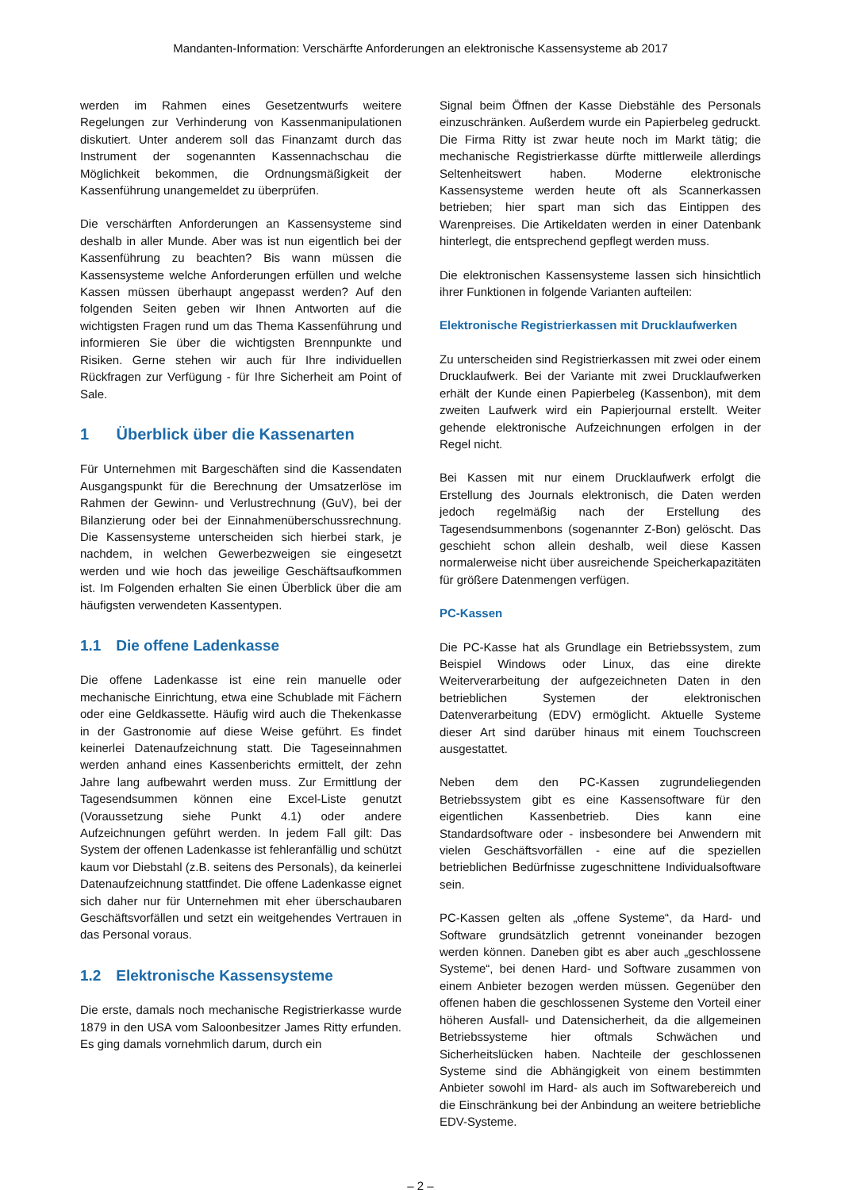Mandanten-Information: Verschärfte Anforderungen an elektronische Kassensysteme ab 2017
werden im Rahmen eines Gesetzentwurfs weitere Regelungen zur Verhinderung von Kassenmanipulationen diskutiert. Unter anderem soll das Finanzamt durch das Instrument der sogenannten Kassennachschau die Möglichkeit bekommen, die Ordnungsmäßigkeit der Kassenführung unangemeldet zu überprüfen.
Die verschärften Anforderungen an Kassensysteme sind deshalb in aller Munde. Aber was ist nun eigentlich bei der Kassenführung zu beachten? Bis wann müssen die Kassensysteme welche Anforderungen erfüllen und welche Kassen müssen überhaupt angepasst werden? Auf den folgenden Seiten geben wir Ihnen Antworten auf die wichtigsten Fragen rund um das Thema Kassenführung und informieren Sie über die wichtigsten Brennpunkte und Risiken. Gerne stehen wir auch für Ihre individuellen Rückfragen zur Verfügung - für Ihre Sicherheit am Point of Sale.
1 Überblick über die Kassenarten
Für Unternehmen mit Bargeschäften sind die Kassendaten Ausgangspunkt für die Berechnung der Umsatzerlöse im Rahmen der Gewinn- und Verlustrechnung (GuV), bei der Bilanzierung oder bei der Einnahmenüberschussrechnung. Die Kassensysteme unterscheiden sich hierbei stark, je nachdem, in welchen Gewerbezweigen sie eingesetzt werden und wie hoch das jeweilige Geschäftsaufkommen ist. Im Folgenden erhalten Sie einen Überblick über die am häufigsten verwendeten Kassentypen.
1.1 Die offene Ladenkasse
Die offene Ladenkasse ist eine rein manuelle oder mechanische Einrichtung, etwa eine Schublade mit Fächern oder eine Geldkassette. Häufig wird auch die Thekenkasse in der Gastronomie auf diese Weise geführt. Es findet keinerlei Datenaufzeichnung statt. Die Tageseinnahmen werden anhand eines Kassenberichts ermittelt, der zehn Jahre lang aufbewahrt werden muss. Zur Ermittlung der Tagesendsummen können eine Excel-Liste genutzt (Voraussetzung siehe Punkt 4.1) oder andere Aufzeichnungen geführt werden. In jedem Fall gilt: Das System der offenen Ladenkasse ist fehleranfällig und schützt kaum vor Diebstahl (z.B. seitens des Personals), da keinerlei Datenaufzeichnung stattfindet. Die offene Ladenkasse eignet sich daher nur für Unternehmen mit eher überschaubaren Geschäftsvorfällen und setzt ein weitgehendes Vertrauen in das Personal voraus.
1.2 Elektronische Kassensysteme
Die erste, damals noch mechanische Registrierkasse wurde 1879 in den USA vom Saloonbesitzer James Ritty erfunden. Es ging damals vornehmlich darum, durch ein
Signal beim Öffnen der Kasse Diebstähle des Personals einzuschränken. Außerdem wurde ein Papierbeleg gedruckt. Die Firma Ritty ist zwar heute noch im Markt tätig; die mechanische Registrierkasse dürfte mittlerweile allerdings Seltenheitswert haben. Moderne elektronische Kassensysteme werden heute oft als Scannerkassen betrieben; hier spart man sich das Eintippen des Warenpreises. Die Artikeldaten werden in einer Datenbank hinterlegt, die entsprechend gepflegt werden muss.
Die elektronischen Kassensysteme lassen sich hinsichtlich ihrer Funktionen in folgende Varianten aufteilen:
Elektronische Registrierkassen mit Drucklaufwerken
Zu unterscheiden sind Registrierkassen mit zwei oder einem Drucklaufwerk. Bei der Variante mit zwei Drucklaufwerken erhält der Kunde einen Papierbeleg (Kassenbon), mit dem zweiten Laufwerk wird ein Papierjournal erstellt. Weiter gehende elektronische Aufzeichnungen erfolgen in der Regel nicht.
Bei Kassen mit nur einem Drucklaufwerk erfolgt die Erstellung des Journals elektronisch, die Daten werden jedoch regelmäßig nach der Erstellung des Tagesendsummenbons (sogenannter Z-Bon) gelöscht. Das geschieht schon allein deshalb, weil diese Kassen normalerweise nicht über ausreichende Speicherkapazitäten für größere Datenmengen verfügen.
PC-Kassen
Die PC-Kasse hat als Grundlage ein Betriebssystem, zum Beispiel Windows oder Linux, das eine direkte Weiterverarbeitung der aufgezeichneten Daten in den betrieblichen Systemen der elektronischen Datenverarbeitung (EDV) ermöglicht. Aktuelle Systeme dieser Art sind darüber hinaus mit einem Touchscreen ausgestattet.
Neben dem den PC-Kassen zugrundeliegenden Betriebssystem gibt es eine Kassensoftware für den eigentlichen Kassenbetrieb. Dies kann eine Standardsoftware oder - insbesondere bei Anwendern mit vielen Geschäftsvorfällen - eine auf die speziellen betrieblichen Bedürfnisse zugeschnittene Individualsoftware sein.
PC-Kassen gelten als „offene Systeme“, da Hard- und Software grundsätzlich getrennt voneinander bezogen werden können. Daneben gibt es aber auch „geschlossene Systeme“, bei denen Hard- und Software zusammen von einem Anbieter bezogen werden müssen. Gegenüber den offenen haben die geschlossenen Systeme den Vorteil einer höheren Ausfall- und Datensicherheit, da die allgemeinen Betriebssysteme hier oftmals Schwächen und Sicherheitslücken haben. Nachteile der geschlossenen Systeme sind die Abhängigkeit von einem bestimmten Anbieter sowohl im Hard- als auch im Softwarebereich und die Einschränkung bei der Anbindung an weitere betriebliche EDV-Systeme.
– 2 –